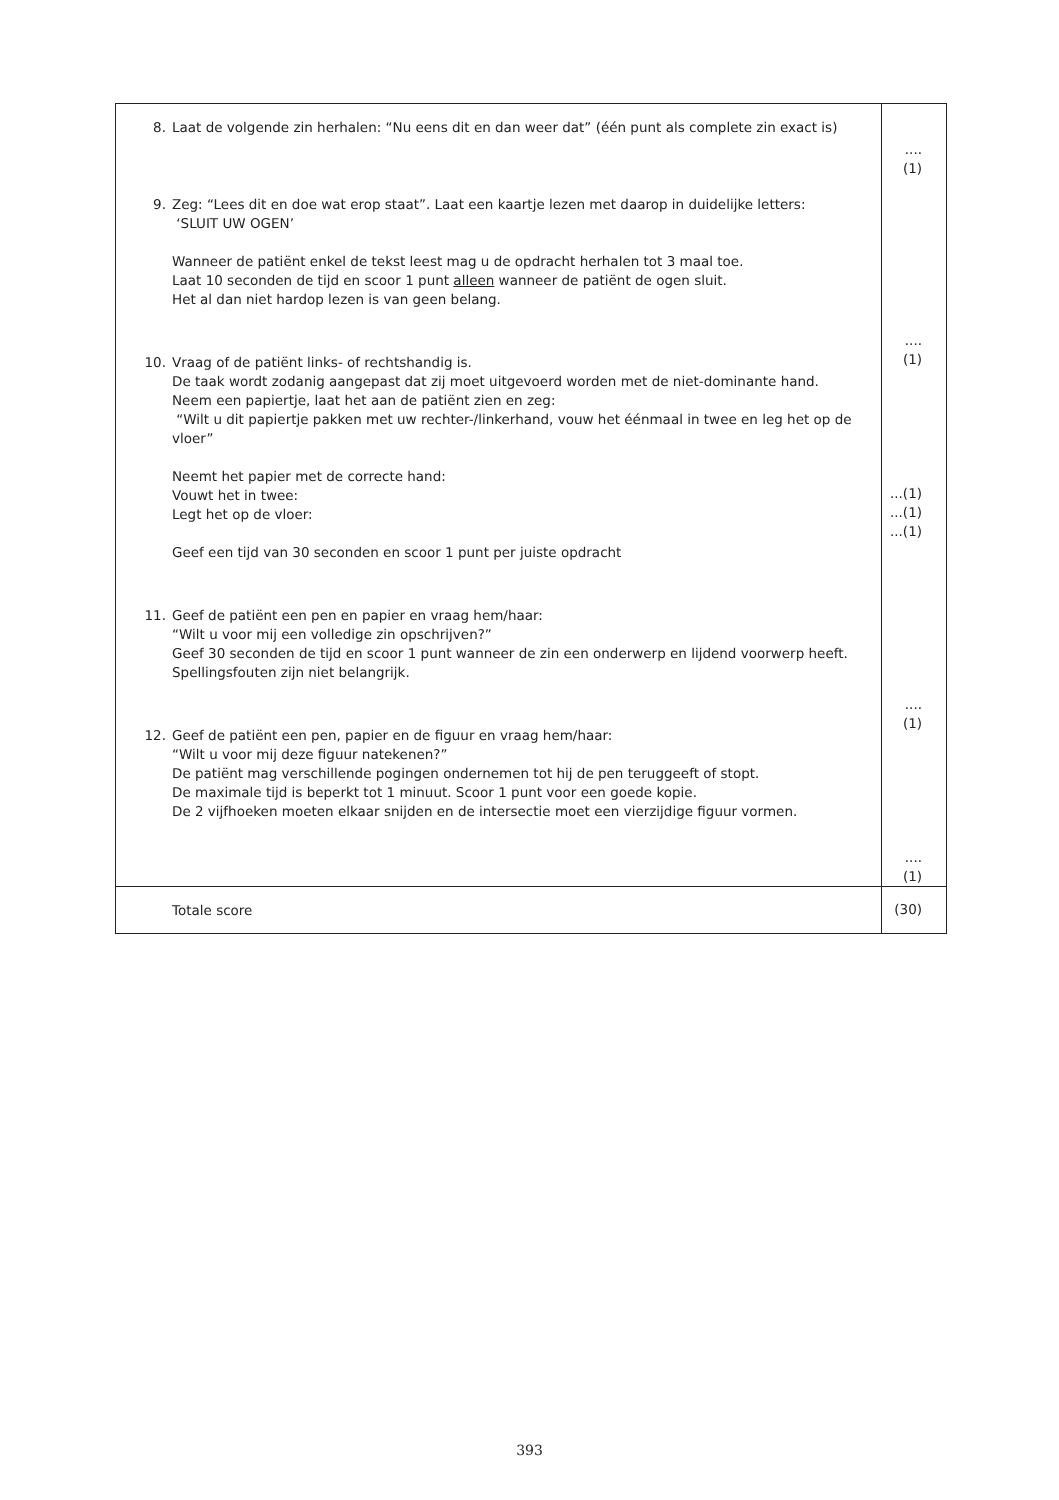| 8. Laat de volgende zin herhalen: “Nu eens dit en dan weer dat” (één punt als complete zin exact is) 9. Zeg: “Lees dit en doe wat erop staat”. Laat een kaartje lezen met daarop in duidelijke letters: ‘SLUIT UW OGEN’ Wanneer de patiënt enkel de tekst leest mag u de opdracht herhalen tot 3 maal toe. Laat 10 seconden de tijd en scoor 1 punt alleen wanneer de patiënt de ogen sluit. Het al dan niet hardop lezen is van geen belang. 10. Vraag of de patiënt links- of rechtshandig is. De taak wordt zodanig aangepast dat zij moet uitgevoerd worden met de niet-dominante hand. Neem een papiertje, laat het aan de patiënt zien en zeg: “Wilt u dit papiertje pakken met uw rechter-/linkerhand, vouw het éénmaal in twee en leg het op de vloer” Neemt het papier met de correcte hand: Vouwt het in twee: Legt het op de vloer: Geef een tijd van 30 seconden en scoor 1 punt per juiste opdracht 11. Geef de patiënt een pen en papier en vraag hem/haar: “Wilt u voor mij een volledige zin opschrijven?” Geef 30 seconden de tijd en scoor 1 punt wanneer de zin een onderwerp en lijdend voorwerp heeft. Spellingsfouten zijn niet belangrijk. 12. Geef de patiënt een pen, papier en de figuur en vraag hem/haar: “Wilt u voor mij deze figuur natekenen?” De patiënt mag verschillende pogingen ondernemen tot hij de pen teruggeeft of stopt. De maximale tijd is beperkt tot 1 minuut. Scoor 1 punt voor een goede kopie. De 2 vijfhoeken moeten elkaar snijden en de intersectie moet een vierzijdige figuur vormen. | .... (1) .... (1) ...(1) ...(1) ...(1) .... (1) .... (1) |
| Totale score | (30) |
393